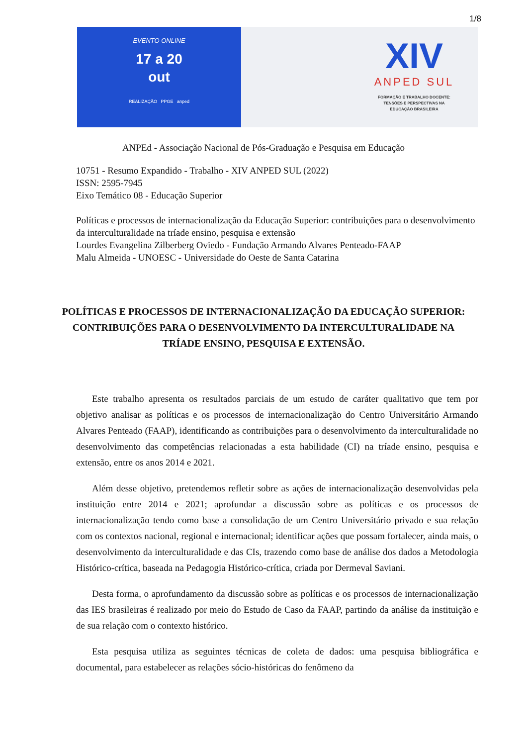1/8
EVENTO ONLINE
17 a 20
out
REALIZAÇÃO PPGE anped
XIV
ANPED SUL
FORMAÇÃO E TRABALHO DOCENTE:
TENSÕES E PERSPECTIVAS NA
EDUCAÇÃO BRASILEIRA
ANPEd - Associação Nacional de Pós-Graduação e Pesquisa em Educação
10751 - Resumo Expandido - Trabalho - XIV ANPED SUL (2022)
ISSN: 2595-7945
Eixo Temático 08 - Educação Superior
Políticas e processos de internacionalização da Educação Superior: contribuições para o desenvolvimento da interculturalidade na tríade ensino, pesquisa e extensão
Lourdes Evangelina Zilberberg Oviedo - Fundação Armando Alvares Penteado-FAAP
Malu Almeida - UNOESC - Universidade do Oeste de Santa Catarina
POLÍTICAS E PROCESSOS DE INTERNACIONALIZAÇÃO DA EDUCAÇÃO SUPERIOR: CONTRIBUIÇÕES PARA O DESENVOLVIMENTO DA INTERCULTURALIDADE NA TRÍADE ENSINO, PESQUISA E EXTENSÃO.
Este trabalho apresenta os resultados parciais de um estudo de caráter qualitativo que tem por objetivo analisar as políticas e os processos de internacionalização do Centro Universitário Armando Alvares Penteado (FAAP), identificando as contribuições para o desenvolvimento da interculturalidade no desenvolvimento das competências relacionadas a esta habilidade (CI) na tríade ensino, pesquisa e extensão, entre os anos 2014 e 2021.
Além desse objetivo, pretendemos refletir sobre as ações de internacionalização desenvolvidas pela instituição entre 2014 e 2021; aprofundar a discussão sobre as políticas e os processos de internacionalização tendo como base a consolidação de um Centro Universitário privado e sua relação com os contextos nacional, regional e internacional; identificar ações que possam fortalecer, ainda mais, o desenvolvimento da interculturalidade e das CIs, trazendo como base de análise dos dados a Metodologia Histórico-crítica, baseada na Pedagogia Histórico-crítica, criada por Dermeval Saviani.
Desta forma, o aprofundamento da discussão sobre as políticas e os processos de internacionalização das IES brasileiras é realizado por meio do Estudo de Caso da FAAP, partindo da análise da instituição e de sua relação com o contexto histórico.
Esta pesquisa utiliza as seguintes técnicas de coleta de dados: uma pesquisa bibliográfica e documental, para estabelecer as relações sócio-históricas do fenômeno da